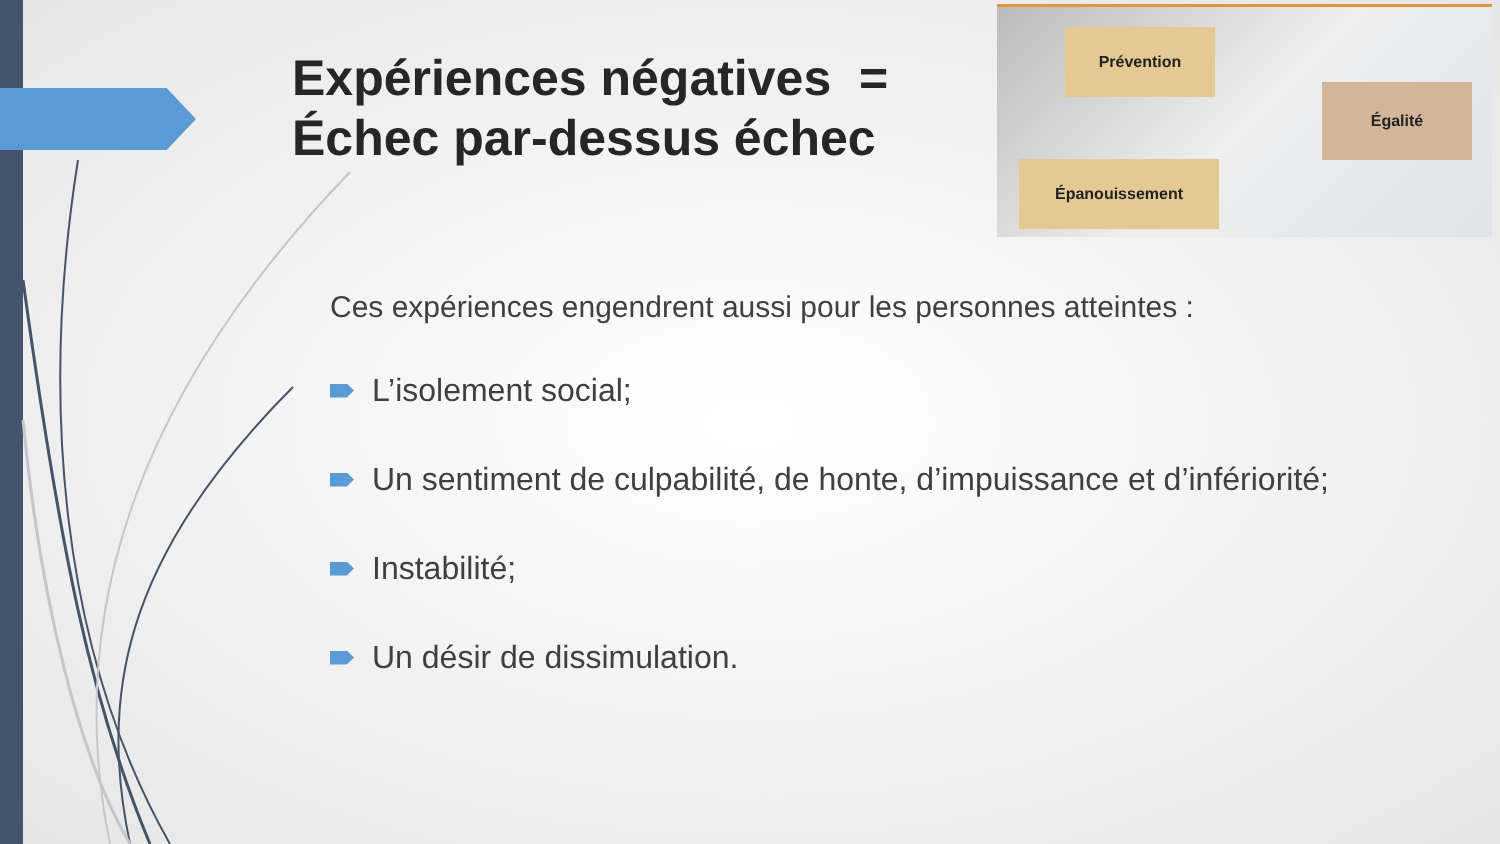Expériences négatives =
Échec par-dessus échec
Prévention
Égalité
Épanouissement
Ces expériences engendrent aussi pour les personnes atteintes :
L’isolement social;
Un sentiment de culpabilité, de honte, d’impuissance et d’infériorité;
Instabilité;
Un désir de dissimulation.